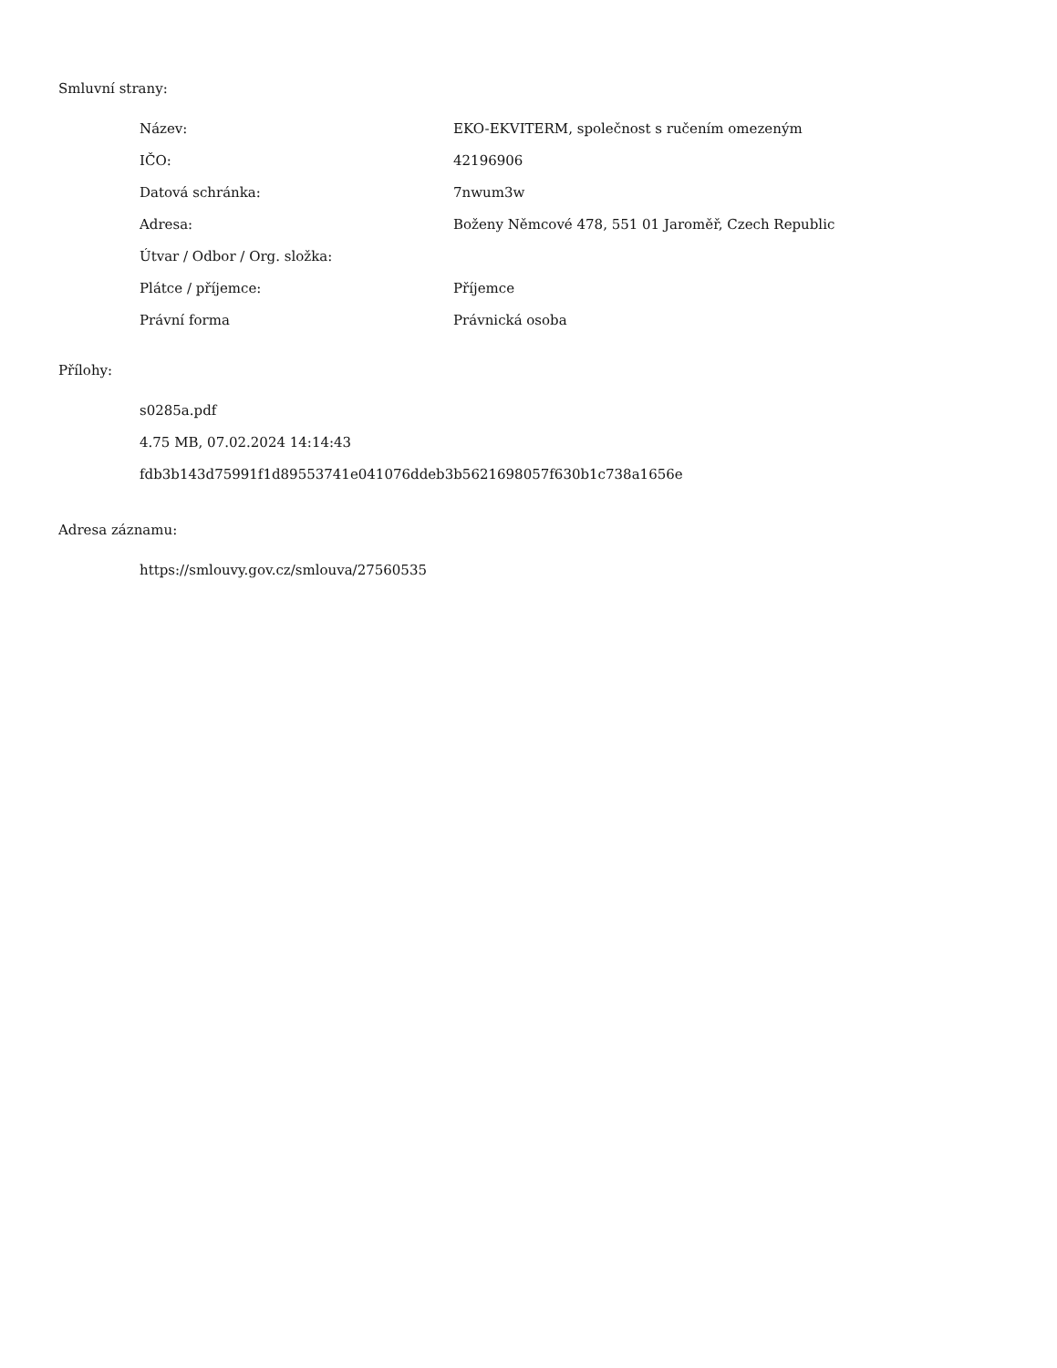Smluvní strany:
| Název: | EKO-EKVITERM, společnost s ručením omezeným |
| IČO: | 42196906 |
| Datová schránka: | 7nwum3w |
| Adresa: | Boženy Němcové 478, 551 01 Jaroměř, Czech Republic |
| Útvar / Odbor / Org. složka: | |
| Plátce / příjemce: | Příjemce |
| Právní forma | Právnická osoba |
Přílohy:
s0285a.pdf
4.75 MB, 07.02.2024 14:14:43
fdb3b143d75991f1d89553741e041076ddeb3b5621698057f630b1c738a1656e
Adresa záznamu:
https://smlouvy.gov.cz/smlouva/27560535